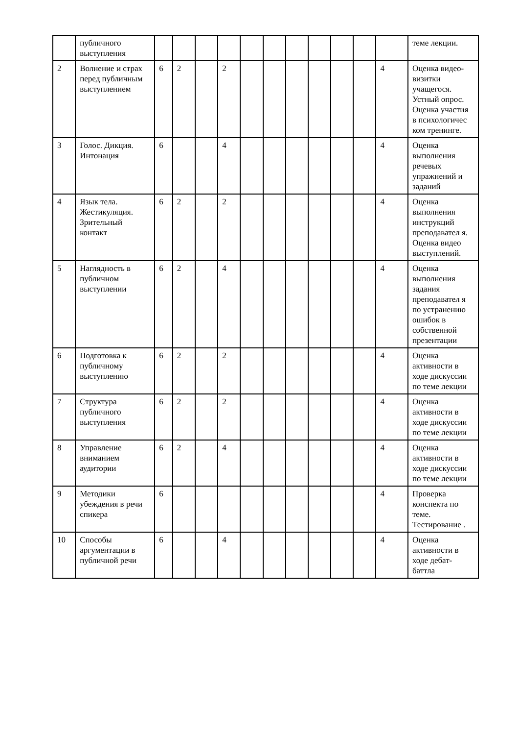| | публичного выступления | | | | | | | | | | | | теме лекции. |
| 2 | Волнение и страх перед публичным выступлением | 6 | 2 | | 2 | | | | | | | 4 | Оценка видео-визитки учащегося. Устный опрос. Оценка участия в психологичес ком тренинге. |
| 3 | Голос. Дикция. Интонация | 6 | | | 4 | | | | | | | 4 | Оценка выполнения речевых упражнений и заданий |
| 4 | Язык тела. Жестикуляция. Зрительный контакт | 6 | 2 | | 2 | | | | | | | 4 | Оценка выполнения инструкций преподавател я. Оценка видео выступлений. |
| 5 | Наглядность в публичном выступлении | 6 | 2 | | 4 | | | | | | | 4 | Оценка выполнения задания преподавател я по устранению ошибок в собственной презентации |
| 6 | Подготовка к публичному выступлению | 6 | 2 | | 2 | | | | | | | 4 | Оценка активности в ходе дискуссии по теме лекции |
| 7 | Структура публичного выступления | 6 | 2 | | 2 | | | | | | | 4 | Оценка активности в ходе дискуссии по теме лекции |
| 8 | Управление вниманием аудитории | 6 | 2 | | 4 | | | | | | | 4 | Оценка активности в ходе дискуссии по теме лекции |
| 9 | Методики убеждения в речи спикера | 6 | | | | | | | | | | 4 | Проверка конспекта по теме. Тестирование . |
| 10 | Способы аргументации в публичной речи | 6 | | | 4 | | | | | | | 4 | Оценка активности в ходе дебат-баттла |